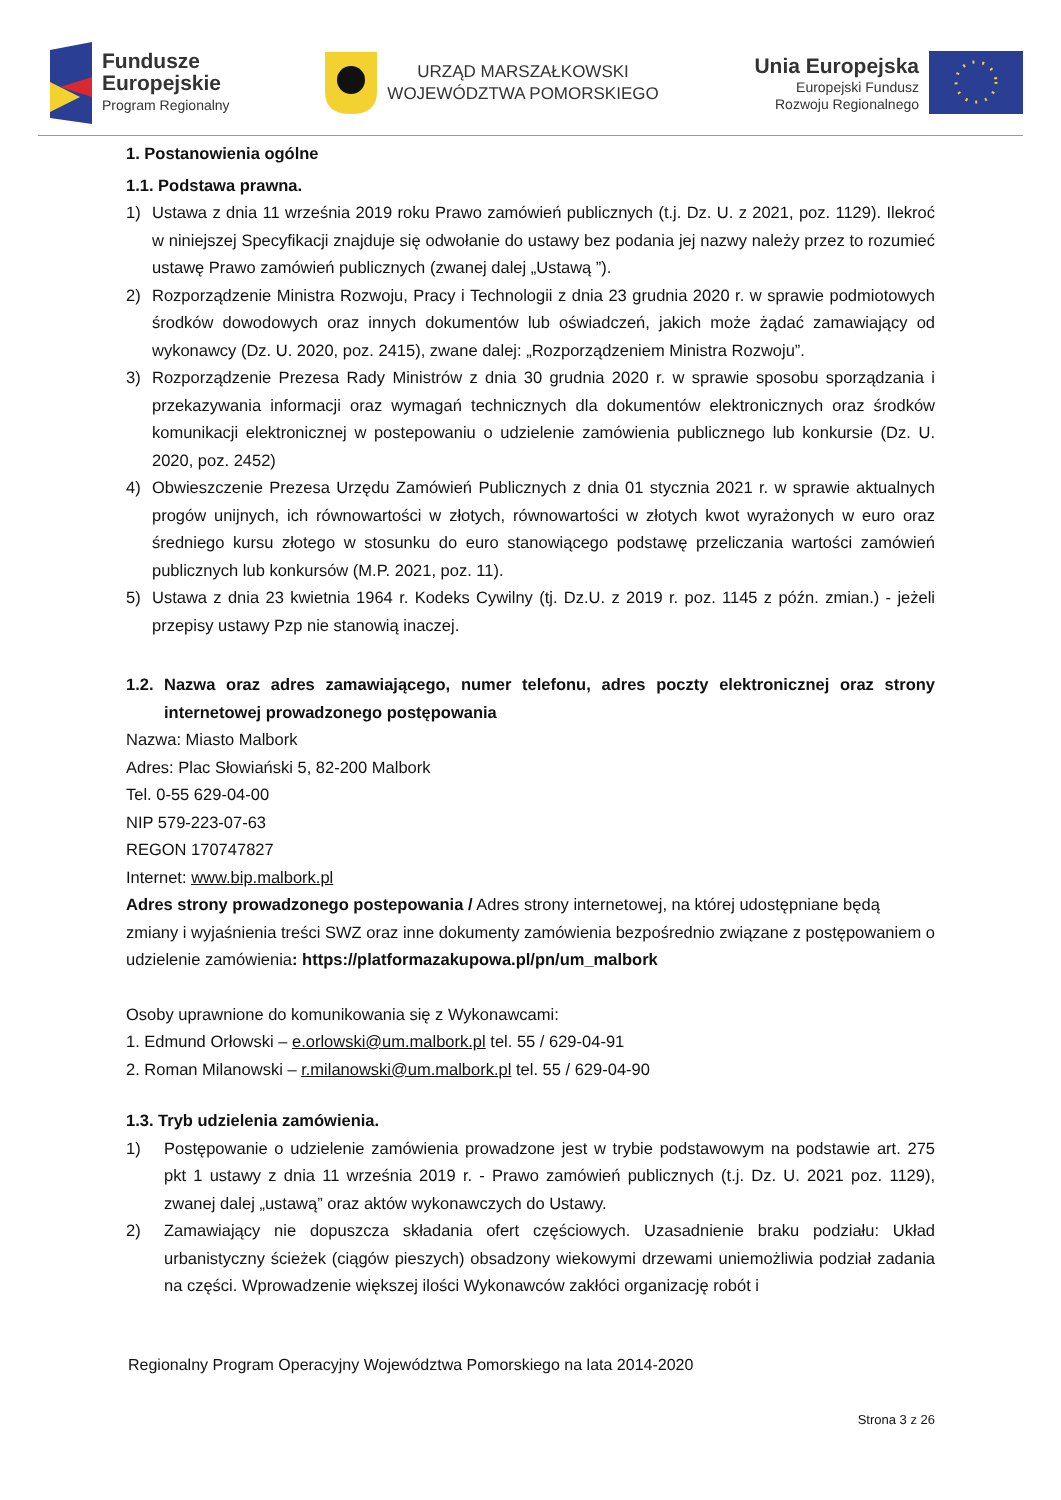Fundusze
Europejskie
Program Regionalny
URZĄD MARSZAŁKOWSKI
WOJEWÓDZTWA POMORSKIEGO
Unia Europejska
Europejski Fundusz
Rozwoju Regionalnego
1. Postanowienia ogólne
1.1. Podstawa prawna.
1) Ustawa z dnia 11 września 2019 roku Prawo zamówień publicznych (t.j. Dz. U. z 2021, poz. 1129). Ilekroć w niniejszej Specyfikacji znajduje się odwołanie do ustawy bez podania jej nazwy należy przez to rozumieć ustawę Prawo zamówień publicznych (zwanej dalej „Ustawą ”).
2) Rozporządzenie Ministra Rozwoju, Pracy i Technologii z dnia 23 grudnia 2020 r. w sprawie podmiotowych środków dowodowych oraz innych dokumentów lub oświadczeń, jakich może żądać zamawiający od wykonawcy (Dz. U. 2020, poz. 2415), zwane dalej: „Rozporządzeniem Ministra Rozwoju”.
3) Rozporządzenie Prezesa Rady Ministrów z dnia 30 grudnia 2020 r. w sprawie sposobu sporządzania i przekazywania informacji oraz wymagań technicznych dla dokumentów elektronicznych oraz środków komunikacji elektronicznej w postepowaniu o udzielenie zamówienia publicznego lub konkursie (Dz. U. 2020, poz. 2452)
4) Obwieszczenie Prezesa Urzędu Zamówień Publicznych z dnia 01 stycznia 2021 r. w sprawie aktualnych progów unijnych, ich równowartości w złotych, równowartości w złotych kwot wyrażonych w euro oraz średniego kursu złotego w stosunku do euro stanowiącego podstawę przeliczania wartości zamówień publicznych lub konkursów (M.P. 2021, poz. 11).
5) Ustawa z dnia 23 kwietnia 1964 r. Kodeks Cywilny (tj. Dz.U. z 2019 r. poz. 1145 z późn. zmian.) - jeżeli przepisy ustawy Pzp nie stanowią inaczej.
1.2. Nazwa oraz adres zamawiającego, numer telefonu, adres poczty elektronicznej oraz strony internetowej prowadzonego postępowania
Nazwa: Miasto Malbork
Adres: Plac Słowiański 5, 82-200 Malbork
Tel. 0-55 629-04-00
NIP 579-223-07-63
REGON 170747827
Internet: www.bip.malbork.pl
Adres strony prowadzonego postepowania / Adres strony internetowej, na której udostępniane będą zmiany i wyjaśnienia treści SWZ oraz inne dokumenty zamówienia bezpośrednio związane z postępowaniem o udzielenie zamówienia: https://platformazakupowa.pl/pn/um_malbork
Osoby uprawnione do komunikowania się z Wykonawcami:
1. Edmund Orłowski – e.orlowski@um.malbork.pl tel. 55 / 629-04-91
2. Roman Milanowski – r.milanowski@um.malbork.pl tel. 55 / 629-04-90
1.3. Tryb udzielenia zamówienia.
1) Postępowanie o udzielenie zamówienia prowadzone jest w trybie podstawowym na podstawie art. 275 pkt 1 ustawy z dnia 11 września 2019 r. - Prawo zamówień publicznych (t.j. Dz. U. 2021 poz. 1129), zwanej dalej „ustawą” oraz aktów wykonawczych do Ustawy.
2) Zamawiający nie dopuszcza składania ofert częściowych. Uzasadnienie braku podziału: Układ urbanistyczny ścieżek (ciągów pieszych) obsadzony wiekowymi drzewami uniemożliwia podział zadania na części. Wprowadzenie większej ilości Wykonawców zakłóci organizację robót i
Regionalny Program Operacyjny Województwa Pomorskiego na lata 2014-2020
Strona 3 z 26